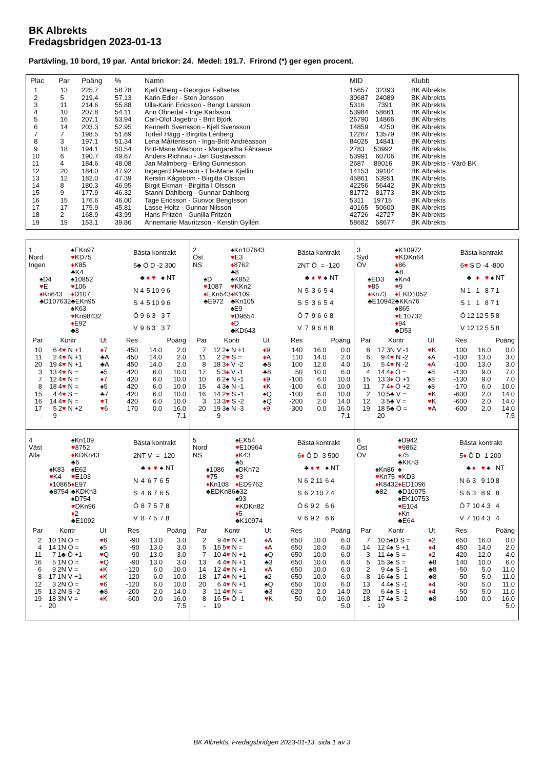BK Albrekts
Fredagsbridgen 2023-01-13
Partävling, 10 bord, 19 par. Antal brickor: 24. Medel: 191.7. Frirond (*) ger egen procent.
| Plac | Par | Poäng | % | Namn | MID | Klubb |
| --- | --- | --- | --- | --- | --- | --- |
| 1 | 13 | 225.7 | 58.78 | Kjell Öberg - Georgios Faltsetas | 15657 32393 | BK Albrekts |
| 2 | 5 | 219.4 | 57.13 | Karin Edler - Sten Jonsson | 30687 24089 | BK Albrekts |
| 3 | 11 | 214.6 | 55.88 | Ulla-Karin Ericsson - Bengt Larsson | 5316 7391 | BK Albrekts |
| 4 | 10 | 207.8 | 54.11 | Ann Öhnedal - Inge Karlsson | 53984 58661 | BK Albrekts |
| 5 | 16 | 207.1 | 53.94 | Carl-Olof Jagebro - Britt Björk | 26790 14866 | BK Albrekts |
| 6 | 14 | 203.3 | 52.95 | Kenneth Svensson - Kjell Svensson | 14859 4250 | BK Albrekts |
| 7 | 7 | 198.5 | 51.69 | Torleif Hägg - Birgitta Lénberg | 12267 13579 | BK Albrekts |
| 8 | 3 | 197.1 | 51.34 | Lena Mårtensson - Inga-Britt Andréasson | 84025 14841 | BK Albrekts |
| 9 | 18 | 194.1 | 50.54 | Britt-Marie Warborn - Margaretha Fåhraeus | 2783 53992 | BK Albrekts |
| 10 | 6 | 190.7 | 49.67 | Anders Richnau - Jan Gustavsson | 53991 60706 | BK Albrekts |
| 11 | 4 | 184.6 | 48.08 | Jan Malmberg - Erling Gunnesson | 2687 89016 | BK Albrekts - Värö BK |
| 12 | 20 | 184.0 | 47.92 | Ingegerd Peterson - Els-Marie Kjellin | 14153 39104 | BK Albrekts |
| 13 | 12 | 182.0 | 47.39 | Kerstin Kågström - Birgitta Olsson | 45861 53951 | BK Albrekts |
| 14 | 8 | 180.3 | 46.95 | Birgit Ekman - Birgitta I Olsson | 42256 56442 | BK Albrekts |
| 15 | 9 | 177.9 | 46.32 | Stanni Dahlberg - Gunnar Dahlberg | 81772 81773 | BK Albrekts |
| 16 | 15 | 176.6 | 46.00 | Tage Ericsson - Gunvor Bengtsson | 5311 19715 | BK Albrekts |
| 17 | 17 | 175.9 | 45.81 | Lasse Holtz - Gunnar Nilsson | 40165 50600 | BK Albrekts |
| 18 | 2 | 168.9 | 43.99 | Hans Fritzén - Gunilla Fritzén | 42726 42727 | BK Albrekts |
| 19 | 19 | 153.1 | 39.86 | Annemarie Mauritzson - Kerstin Gyllén | 58682 58677 | BK Albrekts |
| 1 | | ♠EKn97 | |
| Nord | | ♥ KD75 | |
| Ingen | | ♦ K85 | |
| | | ♣K4 | |
| | ♠D4 | | ♠10852 |
| | ♥ E | | ♥ 106 |
| | ♦ Kn643 | | ♦ D107 |
| | ♣D107632 | | ♣EKn95 |
| | | ♠K63 | |
| | | ♥ Kn98432 | |
| | | ♦ E92 | |
| | | ♣8 | |
| Bästa kontrakt | | | | | |
| 5♣ Ö D -2 300 | | | | | |
| | ♣ | ♦ | ♥ | ♠ | NT |
| N | 4 | 5 | 10 | 9 | 6 |
| S | 4 | 5 | 10 | 9 | 6 |
| Ö | 9 | 6 | 3 | 3 | 7 |
| V | 9 | 6 | 3 | 3 | 7 |
| Par | | Kontr | Ut | Res | Poäng | |
| --- | --- | --- | --- | --- | --- | --- |
| 10 | 6 | 4 ♥ N +1 | ♦ 7 | 450 | 14.0 | 2.0 |
| 11 | 2 | 4 ♥ N +1 | ♣A | 450 | 14.0 | 2.0 |
| 20 | 19 | 4 ♥ N +1 | ♣A | 450 | 14.0 | 2.0 |
| 3 | 13 | 4 ♥ N = | ♠5 | 420 | 6.0 | 10.0 |
| 7 | 12 | 4 ♥ N = | ♦ 7 | 420 | 6.0 | 10.0 |
| 8 | 18 | 4 ♥ N = | ♠5 | 420 | 6.0 | 10.0 |
| 15 | 4 | 4 ♥ S = | ♣7 | 420 | 6.0 | 10.0 |
| 16 | 14 | 4 ♥ N = | ♥ T | 420 | 6.0 | 10.0 |
| 17 | 5 | 2 ♥ N +2 | ♥ 6 | 170 | 0.0 | 16.0 |
| - | 9 | | | | | 7.1 |
| 2 | | ♠Kn107643 | |
| Öst | | ♥ E3 | |
| NS | | ♦ 8762 | |
| | | ♣8 | |
| | ♠D | | ♠K852 |
| | ♥ 1087 | | ♥ KKn2 |
| | ♦ EKn543 | | ♦ K109 |
| | ♣E972 | | ♣Kn105 |
| | | ♠E9 | |
| | | ♥ D9654 | |
| | | ♦ D | |
| | | ♣KD643 | |
| Bästa kontrakt | | | | | |
| 2NT Ö = -120 | | | | | |
| | ♣ | ♦ | ♥ | ♠ | NT |
| N | 5 | 3 | 6 | 5 | 4 |
| S | 5 | 3 | 6 | 5 | 4 |
| Ö | 7 | 9 | 6 | 6 | 8 |
| V | 7 | 9 | 6 | 6 | 8 |
| Par | | Kontr | Ut | Res | Poäng | |
| --- | --- | --- | --- | --- | --- | --- |
| 7 | 12 | 2♠ N +1 | ♦ 9 | 140 | 16.0 | 0.0 |
| 11 | 2 | 2 ♥ S = | ♦ A | 110 | 14.0 | 2.0 |
| 8 | 18 | 3 ♦ V -2 | ♣8 | 100 | 12.0 | 4.0 |
| 17 | 5 | 3 ♦ V -1 | ♣8 | 50 | 10.0 | 6.0 |
| 10 | 6 | 2♠ N -1 | ♦ 9 | -100 | 6.0 | 10.0 |
| 15 | 4 | 3♠ N -1 | ♦ K | -100 | 6.0 | 10.0 |
| 16 | 14 | 2 ♥ S -1 | ♠Q | -100 | 6.0 | 10.0 |
| 3 | 13 | 3 ♥ S -2 | ♠Q | -200 | 2.0 | 14.0 |
| 20 | 19 | 3♠ N -3 | ♦ 9 | -300 | 0.0 | 16.0 |
| - | 9 | | | | | 7.1 |
| 3 | | ♠K10972 | |
| Syd | | ♥ KDKn64 | |
| ÖV | | ♦ 86 | |
| | | ♣8 | |
| | ♠ED3 | | ♠Kn4 |
| | ♥ 85 | | ♥ 9 |
| | ♦ Kn73 | | ♦ EKD1052 |
| | ♣E10942 | | ♣KKn76 |
| | | ♠865 | |
| | | ♥ E10732 | |
| | | ♦ 94 | |
| | | ♣D53 | |
| Bästa kontrakt | | | | | |
| 6 ♥ S D -4 -800 | | | | | |
| | ♣ | ♦ | ♥ | ♠ | NT |
| N | 1 | 1 | 8 | 7 | 1 |
| S | 1 | 1 | 8 | 7 | 1 |
| Ö | 12 | 12 | 5 | 5 | 8 |
| V | 12 | 12 | 5 | 5 | 8 |
| Par | | Kontr | Ut | Res | Poäng | |
| --- | --- | --- | --- | --- | --- | --- |
| 8 | 17 | 3N V -1 | ♥ K | 100 | 16.0 | 0.0 |
| 6 | 9 | 4 ♥ N -2 | ♦ A | -100 | 13.0 | 3.0 |
| 16 | 5 | 4 ♥ N -2 | ♦ A | -100 | 13.0 | 3.0 |
| 4 | 14 | 4 ♦ Ö = | ♠8 | -130 | 9.0 | 7.0 |
| 15 | 13 | 3 ♦ Ö +1 | ♠8 | -130 | 9.0 | 7.0 |
| 11 | 7 | 4 ♦ Ö +2 | ♠8 | -170 | 6.0 | 10.0 |
| 2 | 10 | 5♣ V = | ♥ K | -600 | 2.0 | 14.0 |
| 12 | 3 | 5♣ V = | ♥ K | -600 | 2.0 | 14.0 |
| 19 | 18 | 5♣ Ö = | ♥ A | -600 | 2.0 | 14.0 |
| - | 20 | | | | | 7.5 |
| 4 | | ♠Kn109 | |
| Väst | | ♥ 8752 | |
| Alla | | ♦ KDKn43 | |
| | | ♣6 | |
| | ♠K83 | | ♠E62 |
| | ♥ K4 | | ♥ E103 |
| | ♦ 10865 | | ♦ E97 |
| | ♣8754 | | ♣KDKn3 |
| | | ♠D754 | |
| | | ♥ DKn96 | |
| | | ♦ 2 | |
| | | ♣E1092 | |
| Bästa kontrakt | | | | | |
| 2NT V = -120 | | | | | |
| | ♣ | ♦ | ♥ | ♠ | NT |
| N | 4 | 6 | 7 | 6 | 5 |
| S | 4 | 6 | 7 | 6 | 5 |
| Ö | 8 | 7 | 5 | 7 | 8 |
| V | 8 | 7 | 5 | 7 | 8 |
| Par | | Kontr | Ut | Res | Poäng | |
| --- | --- | --- | --- | --- | --- | --- |
| 2 | 10 | 1N Ö = | ♥ 6 | -90 | 13.0 | 3.0 |
| 4 | 14 | 1N Ö = | ♠5 | -90 | 13.0 | 3.0 |
| 11 | 7 | 1♣ Ö +1 | ♥ Q | -90 | 13.0 | 3.0 |
| 16 | 5 | 1N Ö = | ♥ Q | -90 | 13.0 | 3.0 |
| 6 | 9 | 2N V = | ♦ K | -120 | 6.0 | 10.0 |
| 8 | 17 | 1N V +1 | ♦ K | -120 | 6.0 | 10.0 |
| 12 | 3 | 2N Ö = | ♥ 6 | -120 | 6.0 | 10.0 |
| 15 | 13 | 2N S -2 | ♣8 | -200 | 2.0 | 14.0 |
| 19 | 18 | 3N V = | ♦ K | -600 | 0.0 | 16.0 |
| - | 20 | | | | | 7.5 |
| 5 | | ♠EK54 | |
| Nord | | ♥ E10964 | |
| NS | | ♦ K43 | |
| | | ♣5 | |
| | ♠1086 | | ♠DKn72 |
| | ♥ 75 | | ♥ 3 |
| | ♦ Kn108 | | ♦ ED9762 |
| | ♣EDKn86 | | ♣32 |
| | | ♠93 | |
| | | ♥ KDKn82 | |
| | | ♦ 5 | |
| | | ♣K10974 | |
| Bästa kontrakt | | | | | |
| 6 ♦ Ö D -3 500 | | | | | |
| | ♣ | ♦ | ♥ | ♠ | NT |
| N | 6 | 2 | 11 | 6 | 4 |
| S | 6 | 2 | 10 | 7 | 4 |
| Ö | 6 | 9 | 2 | 6 | 6 |
| V | 6 | 9 | 2 | 6 | 6 |
| Par | | Kontr | Ut | Res | Poäng | |
| --- | --- | --- | --- | --- | --- | --- |
| 2 | 9 | 4 ♥ N +1 | ♦ A | 650 | 10.0 | 6.0 |
| 5 | 15 | 5 ♥ N = | ♦ A | 650 | 10.0 | 6.0 |
| 7 | 10 | 4 ♥ N +1 | ♠Q | 650 | 10.0 | 6.0 |
| 13 | 4 | 4 ♥ N +1 | ♣3 | 650 | 10.0 | 6.0 |
| 14 | 12 | 4 ♥ N +1 | ♦ A | 650 | 10.0 | 6.0 |
| 18 | 17 | 4 ♥ N +1 | ♠2 | 650 | 10.0 | 6.0 |
| 20 | 6 | 4 ♥ N +1 | ♠Q | 650 | 10.0 | 6.0 |
| 3 | 11 | 4 ♥ N = | ♣3 | 620 | 2.0 | 14.0 |
| 8 | 16 | 5 ♦ Ö -1 | ♥ K | 50 | 0.0 | 16.0 |
| - | 19 | | | | | 5.0 |
| 6 | | ♠D942 | |
| Öst | | ♥ 9862 | |
| ÖV | | ♦ 75 | |
| | | ♣KKn3 | |
| | ♠Kn86 | | ♠- |
| | ♥ Kn75 | | ♥ KD3 |
| | ♦ K8432 | | ♦ ED1096 |
| | ♣82 | | ♣D10975 |
| | | ♠EK10753 | |
| | | ♥ E104 | |
| | | ♦ Kn | |
| | | ♣E64 | |
| Bästa kontrakt | | | | | |
| 5 ♦ Ö D -1 200 | | | | | |
| | ♣ | ♦ | ♥ | ♠ | NT |
| N | 6 | 3 | 9 | 10 | 8 |
| S | 6 | 3 | 8 | 9 | 8 |
| Ö | 7 | 10 | 4 | 3 | 4 |
| V | 7 | 10 | 4 | 3 | 4 |
| Par | | Kontr | Ut | Res | Poäng | |
| --- | --- | --- | --- | --- | --- | --- |
| 7 | 10 | 5♠D S = | ♦ 2 | 650 | 16.0 | 0.0 |
| 14 | 12 | 4♠ S +1 | ♦ 4 | 450 | 14.0 | 2.0 |
| 3 | 11 | 4♠ S = | ♦ 2 | 420 | 12.0 | 4.0 |
| 5 | 15 | 3♠ S = | ♣8 | 140 | 10.0 | 6.0 |
| 2 | 9 | 4♠ S -1 | ♣8 | -50 | 5.0 | 11.0 |
| 8 | 16 | 4♠ S -1 | ♣8 | -50 | 5.0 | 11.0 |
| 13 | 4 | 4♠ S -1 | ♦ 4 | -50 | 5.0 | 11.0 |
| 20 | 6 | 4♠ S -1 | ♦ 4 | -50 | 5.0 | 11.0 |
| 18 | 17 | 4♠ S -2 | ♣8 | -100 | 0.0 | 16.0 |
| - | 19 | | | | | 5.0 |
BK Albrekts, Fredagsbridgen 2023-01-13, sida 1 av 3